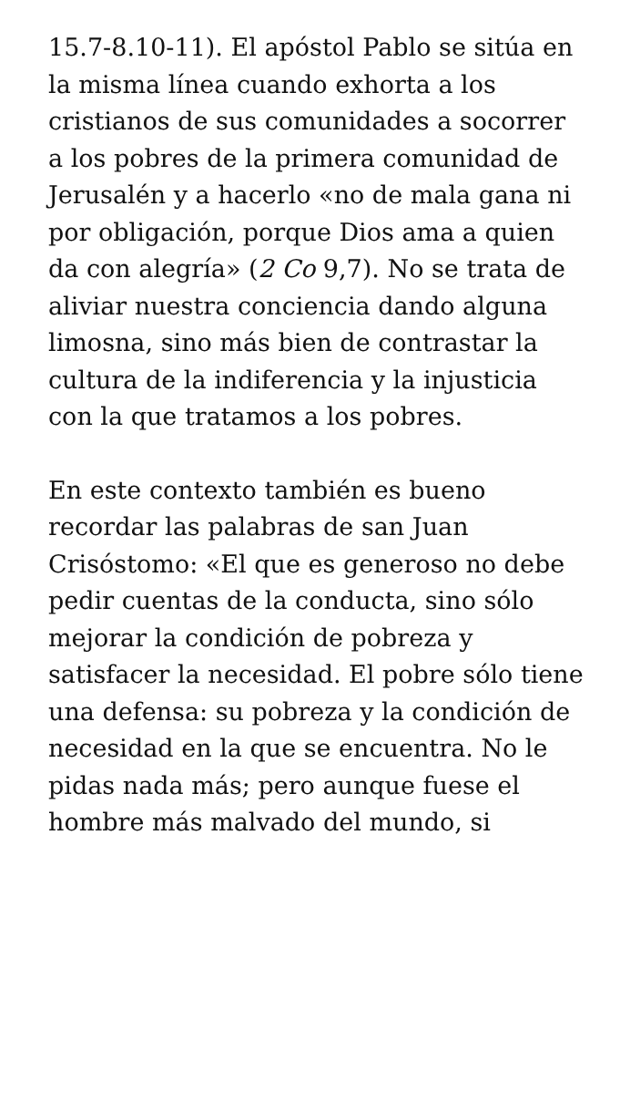15.7-8.10-11). El apóstol Pablo se sitúa en la misma línea cuando exhorta a los cristianos de sus comunidades a socorrer a los pobres de la primera comunidad de Jerusalén y a hacerlo «no de mala gana ni por obligación, porque Dios ama a quien da con alegría» (2 Co 9,7). No se trata de aliviar nuestra conciencia dando alguna limosna, sino más bien de contrastar la cultura de la indiferencia y la injusticia con la que tratamos a los pobres.
En este contexto también es bueno recordar las palabras de san Juan Crisóstomo: «El que es generoso no debe pedir cuentas de la conducta, sino sólo mejorar la condición de pobreza y satisfacer la necesidad. El pobre sólo tiene una defensa: su pobreza y la condición de necesidad en la que se encuentra. No le pidas nada más; pero aunque fuese el hombre más malvado del mundo, si